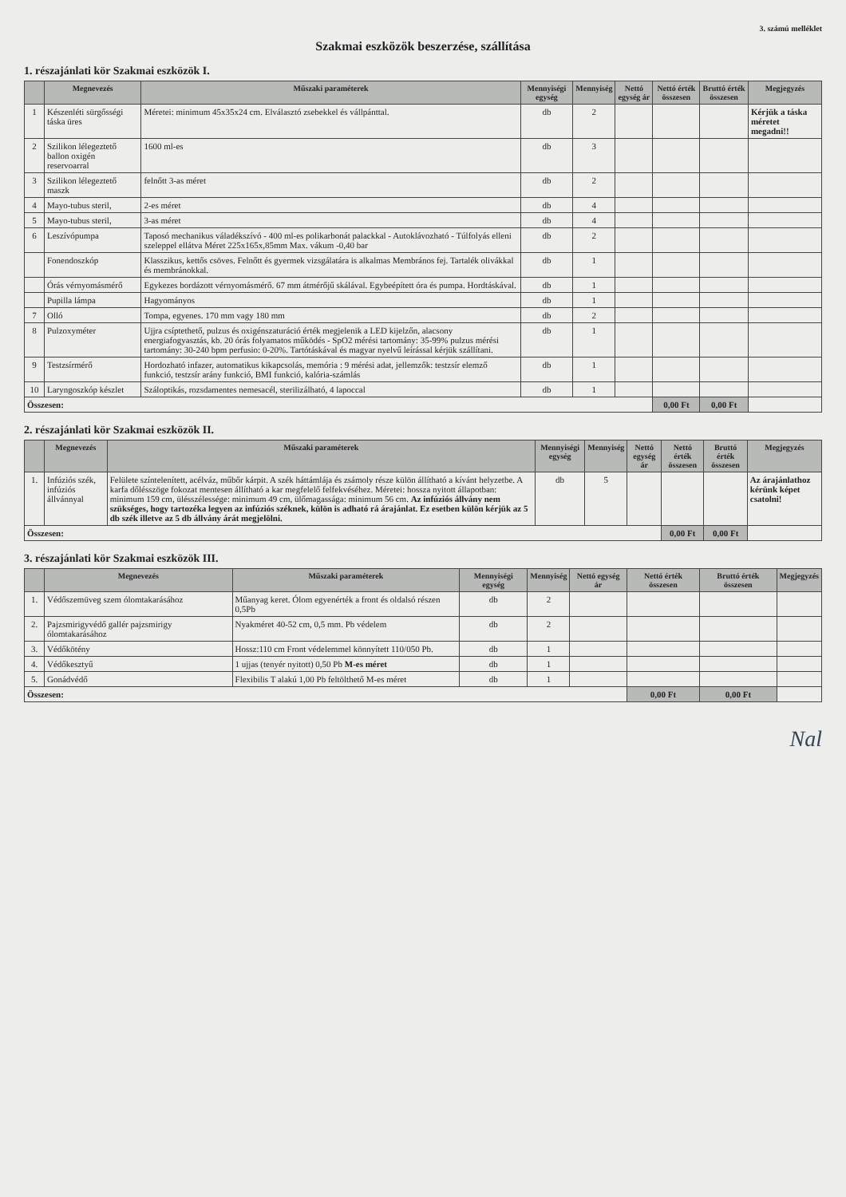3. számú melléklet
Szakmai eszközök beszerzése, szállítása
1. részajánlati kör Szakmai eszközök I.
| | Megnevezés | Műszaki paraméterek | Mennyiségi egység | Mennyiség | Nettó egység ár | Nettó érték összesen | Bruttó érték összesen | Megjegyzés |
| --- | --- | --- | --- | --- | --- | --- | --- | --- |
| 1 | Készenléti sürgősségi táska üres | Méretei: minimum 45x35x24 cm. Elválasztó zsebekkel és vállpánttal. | db | 2 | | | | Kérjük a táska méretet megadni!! |
| 2 | Szilikon lélegeztető ballon oxigén reservoarral | 1600 ml-es | db | 3 | | | | |
| 3 | Szilikon lélegeztető maszk | felnőtt 3-as méret | db | 2 | | | | |
| 4 | Mayo-tubus steril, | 2-es méret | db | 4 | | | | |
| 5 | Mayo-tubus steril, | 3-as méret | db | 4 | | | | |
| 6 | Leszívópumpa | Taposó mechanikus váladékszívó - 400 ml-es polikarbonát palackkal - Autoklávozható - Túlfolyás elleni szeleppel ellátva Méret 225x165x,85mm Max. vákum -0,40 bar | db | 2 | | | | |
| | Fonendoszkóp | Klasszikus, kettős csöves. Felnőtt és gyermek vizsgálatára is alkalmas Membrános fej. Tartalék olivákkal és membránokkal. | db | 1 | | | | |
| | Órás vérnyomásmérő | Egykezes bordázott vérnyomásmérő. 67 mm átmérőjű skálával. Egybeépített óra és pumpa. Hordtáskával. | db | 1 | | | | |
| | Pupilla lámpa | Hagyományos | db | 1 | | | | |
| 7 | Olló | Tompa, egyenes. 170 mm vagy 180 mm | db | 2 | | | | |
| 8 | Pulzoxyméter | Ujjra csíptethető, pulzus és oxigénszaturáció érték megjelenik a LED kijelzőn, alacsony energiafogyasztás, kb. 20 órás folyamatos működés - SpO2 mérési tartomány: 35-99% pulzus mérési tartomány: 30-240 bpm perfusio: 0-20%. Tartótáskával és magyar nyelvű leírással kérjük szállítani. | db | 1 | | | | |
| 9 | Testzsírmérő | Hordozható infazer, automatikus kikapcsolás, memória : 9 mérési adat, jellemzők: testzsír elemző funkció, testzsír arány funkció, BMI funkció, kalória-számlás | db | 1 | | | | |
| 10 | Laryngoszkóp készlet | Száloptikás, rozsdamentes nemesacél, sterilizálható, 4 lapoccal | db | 1 | | | | |
| Összesen: | | | | | | 0,00 Ft | 0,00 Ft | |
2. részajánlati kör Szakmai eszközök II.
| | Megnevezés | Műszaki paraméterek | Mennyiségi egység | Mennyiség | Nettó egység ár | Nettó érték összesen | Bruttó érték összesen | Megjegyzés |
| --- | --- | --- | --- | --- | --- | --- | --- | --- |
| 1. | Infúziós szék, infúziós állvánnyal | Felülete színtelenített, acélváz, műbőr kárpit. A szék háttámlája és zsámoly része külön állítható a kívánt helyzetbe. A karfa dőlésszöge fokozat mentesen állítható a kar megfelelő felfekvéséhez. Méretei: hossza nyitott állapotban: minimum 159 cm, ülésszélessége: minimum 49 cm, ülőmagassága: minimum 56 cm. Az infúziós állvány nem szükséges, hogy tartozéka legyen az infúziós széknek, külön is adható rá árajánlat. Ez esetben külön kérjük az 5 db szék illetve az 5 db állvány árát megjelölni. | db | 5 | | | | Az árajánlathoz kérünk képet csatolni! |
| Összesen: | | | | | | 0,00 Ft | 0,00 Ft | |
3. részajánlati kör Szakmai eszközök III.
| | Megnevezés | Műszaki paraméterek | Mennyiségi egység | Mennyiség | Nettó egység ár | Nettó érték összesen | Bruttó érték összesen | Megjegyzés |
| --- | --- | --- | --- | --- | --- | --- | --- | --- |
| 1. | Védőszemüveg szem ólomtakarásához | Műanyag keret. Ólom egyenérték a front és oldalsó részen 0,5Pb | db | 2 | | | | |
| 2. | Pajzsmirigyvédő gallér pajzsmirigy ólomtakarásához | Nyakméret 40-52 cm, 0,5 mm. Pb védelem | db | 2 | | | | |
| 3. | Védőkötény | Hossz:110 cm Front védelemmel könnyített 110/050 Pb. | db | 1 | | | | |
| 4. | Védőkesztyű | 1 ujjas (tenyér nyitott) 0,50 Pb M-es méret | db | 1 | | | | |
| 5. | Gonádvédő | Flexibilis T alakú 1,00 Pb feltölthető M-es méret | db | 1 | | | | |
| Összesen: | | | | | | 0,00 Ft | 0,00 Ft | |
Nal